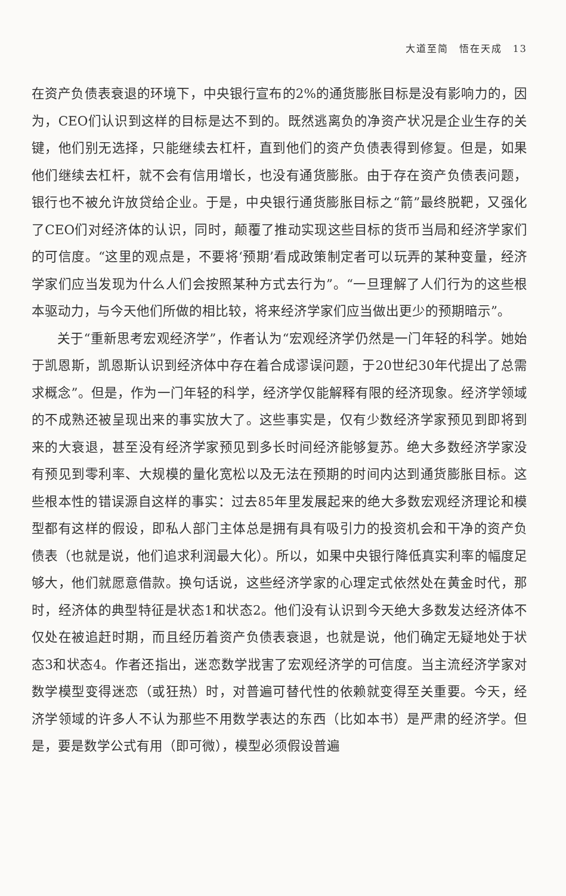大道至简　悟在天成　13
在资产负债表衰退的环境下，中央银行宣布的2%的通货膨胀目标是没有影响力的，因为，CEO们认识到这样的目标是达不到的。既然逃离负的净资产状况是企业生存的关键，他们别无选择，只能继续去杠杆，直到他们的资产负债表得到修复。但是，如果他们继续去杠杆，就不会有信用增长，也没有通货膨胀。由于存在资产负债表问题，银行也不被允许放贷给企业。于是，中央银行通货膨胀目标之“箭”最终脱靶，又强化了CEO们对经济体的认识，同时，颠覆了推动实现这些目标的货币当局和经济学家们的可信度。“这里的观点是，不要将‘预期’看成政策制定者可以玩弄的某种变量，经济学家们应当发现为什么人们会按照某种方式去行为”。“一旦理解了人们行为的这些根本驱动力，与今天他们所做的相比较，将来经济学家们应当做出更少的预期暗示”。
关于“重新思考宏观经济学”，作者认为“宏观经济学仍然是一门年轻的科学。她始于凯恩斯，凯恩斯认识到经济体中存在着合成谬误问题，于20世纪30年代提出了总需求概念”。但是，作为一门年轻的科学，经济学仅能解释有限的经济现象。经济学领域的不成熟还被呈现出来的事实放大了。这些事实是，仅有少数经济学家预见到即将到来的大衰退，甚至没有经济学家预见到多长时间经济能够复苏。绝大多数经济学家没有预见到零利率、大规模的量化宽松以及无法在预期的时间内达到通货膨胀目标。这些根本性的错误源自这样的事实：过去85年里发展起来的绝大多数宏观经济理论和模型都有这样的假设，即私人部门主体总是拥有具有吸引力的投资机会和干净的资产负债表（也就是说，他们追求利润最大化）。所以，如果中央银行降低真实利率的幅度足够大，他们就愿意借款。换句话说，这些经济学家的心理定式依然处在黄金时代，那时，经济体的典型特征是状态1和状态2。他们没有认识到今天绝大多数发达经济体不仅处在被追赶时期，而且经历着资产负债表衰退，也就是说，他们确定无疑地处于状态3和状态4。作者还指出，迷恋数学戕害了宏观经济学的可信度。当主流经济学家对数学模型变得迷恋（或狂热）时，对普遍可替代性的依赖就变得至关重要。今天，经济学领域的许多人不认为那些不用数学表达的东西（比如本书）是严肃的经济学。但是，要是数学公式有用（即可微），模型必须假设普遍